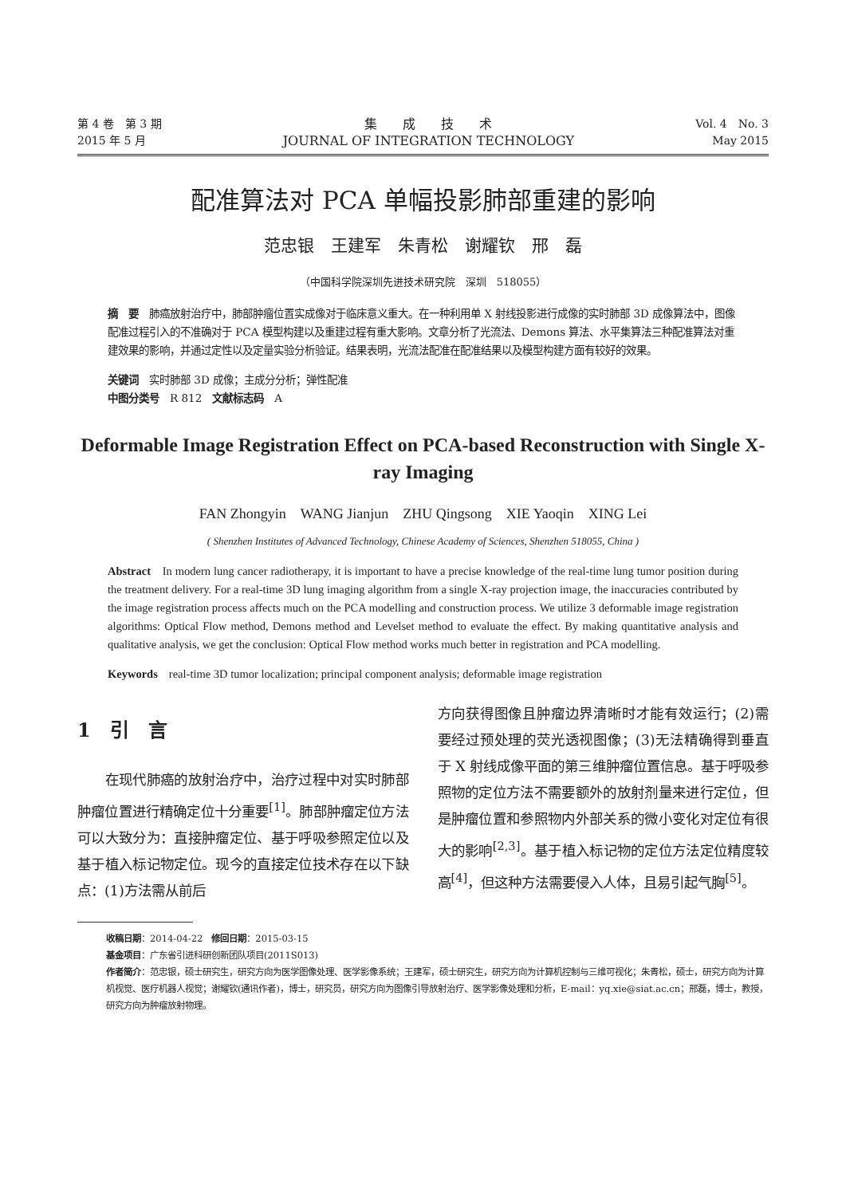第 4 卷　第 3 期
2015 年 5 月
集　　成　　技　　术
JOURNAL OF INTEGRATION TECHNOLOGY
Vol. 4　No. 3
May 2015
配准算法对 PCA 单幅投影肺部重建的影响
范忠银　王建军　朱青松　谢耀钦　邢　磊
（中国科学院深圳先进技术研究院　深圳　518055）
摘　要　肺癌放射治疗中，肺部肿瘤位置实成像对于临床意义重大。在一种利用单 X 射线投影进行成像的实时肺部 3D 成像算法中，图像配准过程引入的不准确对于 PCA 模型构建以及重建过程有重大影响。文章分析了光流法、Demons 算法、水平集算法三种配准算法对重建效果的影响，并通过定性以及定量实验分析验证。结果表明，光流法配准在配准结果以及模型构建方面有较好的效果。
关键词　实时肺部 3D 成像；主成分分析；弹性配准
中图分类号　R 812　文献标志码　A
Deformable Image Registration Effect on PCA-based Reconstruction with Single X-ray Imaging
FAN Zhongyin　WANG Jianjun　ZHU Qingsong　XIE Yaoqin　XING Lei
( Shenzhen Institutes of Advanced Technology, Chinese Academy of Sciences, Shenzhen 518055, China )
Abstract　In modern lung cancer radiotherapy, it is important to have a precise knowledge of the real-time lung tumor position during the treatment delivery. For a real-time 3D lung imaging algorithm from a single X-ray projection image, the inaccuracies contributed by the image registration process affects much on the PCA modelling and construction process. We utilize 3 deformable image registration algorithms: Optical Flow method, Demons method and Levelset method to evaluate the effect. By making quantitative analysis and qualitative analysis, we get the conclusion: Optical Flow method works much better in registration and PCA modelling.
Keywords　real-time 3D tumor localization; principal component analysis; deformable image registration
1　引　言
　　在现代肺癌的放射治疗中，治疗过程中对实时肺部肿瘤位置进行精确定位十分重要<sup>[1]</sup>。肺部肿瘤定位方法可以大致分为：直接肿瘤定位、基于呼吸参照定位以及基于植入标记物定位。现今的直接定位技术存在以下缺点：(1)方法需从前后
方向获得图像且肿瘤边界清晰时才能有效运行；(2)需要经过预处理的荧光透视图像；(3)无法精确得到垂直于 X 射线成像平面的第三维肿瘤位置信息。基于呼吸参照物的定位方法不需要额外的放射剂量来进行定位，但是肿瘤位置和参照物内外部关系的微小变化对定位有很大的影响<sup>[2,3]</sup>。基于植入标记物的定位方法定位精度较高<sup>[4]</sup>，但这种方法需要侵入人体，且易引起气胸<sup>[5]</sup>。
收稿日期：2014-04-22　修回日期：2015-03-15
基金项目：广东省引进科研创新团队项目(2011S013)
作者简介：范忠银，硕士研究生，研究方向为医学图像处理、医学影像系统；王建军，硕士研究生，研究方向为计算机控制与三维可视化；朱青松，硕士，研究方向为计算机视觉、医疗机器人视觉；谢耀钦(通讯作者)，博士，研究员，研究方向为图像引导放射治疗、医学影像处理和分析，E-mail：yq.xie@siat.ac.cn；邢磊，博士，教授，研究方向为肿瘤放射物理。